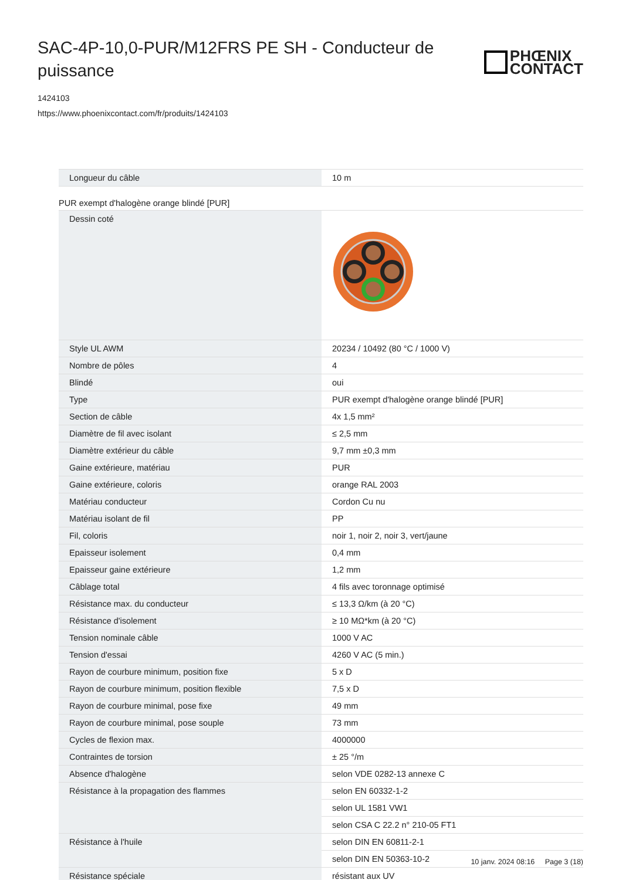SAC-4P-10,0-PUR/M12FRS PE SH - Conducteur de puissance
PHŒNIX
CONTACT
1424103
https://www.phoenixcontact.com/fr/produits/1424103
| Longueur du câble | 10 m |
PUR exempt d'halogène orange blindé [PUR]
| Dessin coté | |
| Style UL AWM | 20234 / 10492 (80 °C / 1000 V) |
| Nombre de pôles | 4 |
| Blindé | oui |
| Type | PUR exempt d'halogène orange blindé [PUR] |
| Section de câble | 4x 1,5 mm² |
| Diamètre de fil avec isolant | ≤ 2,5 mm |
| Diamètre extérieur du câble | 9,7 mm ±0,3 mm |
| Gaine extérieure, matériau | PUR |
| Gaine extérieure, coloris | orange RAL 2003 |
| Matériau conducteur | Cordon Cu nu |
| Matériau isolant de fil | PP |
| Fil, coloris | noir 1, noir 2, noir 3, vert/jaune |
| Epaisseur isolement | 0,4 mm |
| Epaisseur gaine extérieure | 1,2 mm |
| Câblage total | 4 fils avec toronnage optimisé |
| Résistance max. du conducteur | ≤ 13,3 Ω/km (à 20 °C) |
| Résistance d'isolement | ≥ 10 MΩ*km (à 20 °C) |
| Tension nominale câble | 1000 V AC |
| Tension d'essai | 4260 V AC (5 min.) |
| Rayon de courbure minimum, position fixe | 5 x D |
| Rayon de courbure minimum, position flexible | 7,5 x D |
| Rayon de courbure minimal, pose fixe | 49 mm |
| Rayon de courbure minimal, pose souple | 73 mm |
| Cycles de flexion max. | 4000000 |
| Contraintes de torsion | ± 25 °/m |
| Absence d'halogène | selon VDE 0282-13 annexe C |
| Résistance à la propagation des flammes | selon EN 60332-1-2 |
| | selon UL 1581 VW1 |
| | selon CSA C 22.2 n° 210-05 FT1 |
| Résistance à l'huile | selon DIN EN 60811-2-1 |
| | selon DIN EN 50363-10-2 |
| Résistance spéciale | résistant aux UV |
10 janv. 2024 08:16 Page 3 (18)